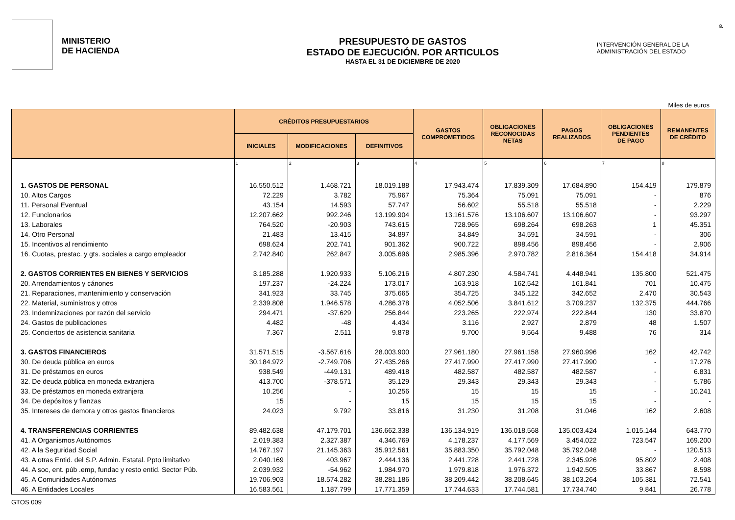MINISTERIO
DE HACIENDA
PRESUPUESTO DE GASTOS
ESTADO DE EJECUCIÓN. POR ARTICULOS
HASTA EL 31 DE DICIEMBRE DE 2020
INTERVENCIÓN GENERAL DE LA
ADMINISTRACIÓN DEL ESTADO
8.
Miles de euros
| | CRÉDITOS PRESUPUESTARIOS | | | GASTOS COMPROMETIDOS | OBLIGACIONES RECONOCIDAS NETAS | PAGOS REALIZADOS | OBLIGACIONES PENDIENTES DE PAGO | REMANENTES DE CRÉDITO |
| --- | --- | --- | --- | --- | --- | --- | --- | --- |
| | INICIALES | MODIFICACIONES | DEFINITIVOS | | | | | |
| | 1 | 2 | 3 | 4 | 5 | 6 | 7 | 8 |
| 1. GASTOS DE PERSONAL | 16.550.512 | 1.468.721 | 18.019.188 | 17.943.474 | 17.839.309 | 17.684.890 | 154.419 | 179.879 |
| 10. Altos Cargos | 72.229 | 3.782 | 75.967 | 75.364 | 75.091 | 75.091 | - | 876 |
| 11. Personal Eventual | 43.154 | 14.593 | 57.747 | 56.602 | 55.518 | 55.518 | - | 2.229 |
| 12. Funcionarios | 12.207.662 | 992.246 | 13.199.904 | 13.161.576 | 13.106.607 | 13.106.607 | - | 93.297 |
| 13. Laborales | 764.520 | -20.903 | 743.615 | 728.965 | 698.264 | 698.263 | 1 | 45.351 |
| 14. Otro Personal | 21.483 | 13.415 | 34.897 | 34.849 | 34.591 | 34.591 | - | 306 |
| 15. Incentivos al rendimiento | 698.624 | 202.741 | 901.362 | 900.722 | 898.456 | 898.456 | - | 2.906 |
| 16. Cuotas, prestac. y gts. sociales a cargo empleador | 2.742.840 | 262.847 | 3.005.696 | 2.985.396 | 2.970.782 | 2.816.364 | 154.418 | 34.914 |
| 2. GASTOS CORRIENTES EN BIENES Y SERVICIOS | 3.185.288 | 1.920.933 | 5.106.216 | 4.807.230 | 4.584.741 | 4.448.941 | 135.800 | 521.475 |
| 20. Arrendamientos y cánones | 197.237 | -24.224 | 173.017 | 163.918 | 162.542 | 161.841 | 701 | 10.475 |
| 21. Reparaciones, mantenimiento y conservación | 341.923 | 33.745 | 375.665 | 354.725 | 345.122 | 342.652 | 2.470 | 30.543 |
| 22. Material, suministros y otros | 2.339.808 | 1.946.578 | 4.286.378 | 4.052.506 | 3.841.612 | 3.709.237 | 132.375 | 444.766 |
| 23. Indemnizaciones por razón del servicio | 294.471 | -37.629 | 256.844 | 223.265 | 222.974 | 222.844 | 130 | 33.870 |
| 24. Gastos de publicaciones | 4.482 | -48 | 4.434 | 3.116 | 2.927 | 2.879 | 48 | 1.507 |
| 25. Conciertos de asistencia sanitaria | 7.367 | 2.511 | 9.878 | 9.700 | 9.564 | 9.488 | 76 | 314 |
| 3. GASTOS FINANCIEROS | 31.571.515 | -3.567.616 | 28.003.900 | 27.961.180 | 27.961.158 | 27.960.996 | 162 | 42.742 |
| 30. De deuda pública en euros | 30.184.972 | -2.749.706 | 27.435.266 | 27.417.990 | 27.417.990 | 27.417.990 | - | 17.276 |
| 31. De préstamos en euros | 938.549 | -449.131 | 489.418 | 482.587 | 482.587 | 482.587 | - | 6.831 |
| 32. De deuda pública en moneda extranjera | 413.700 | -378.571 | 35.129 | 29.343 | 29.343 | 29.343 | - | 5.786 |
| 33. De préstamos en moneda extranjera | 10.256 | - | 10.256 | 15 | 15 | 15 | - | 10.241 |
| 34. De depósitos y fianzas | 15 | - | 15 | 15 | 15 | 15 | - | - |
| 35. Intereses de demora y otros gastos financieros | 24.023 | 9.792 | 33.816 | 31.230 | 31.208 | 31.046 | 162 | 2.608 |
| 4. TRANSFERENCIAS CORRIENTES | 89.482.638 | 47.179.701 | 136.662.338 | 136.134.919 | 136.018.568 | 135.003.424 | 1.015.144 | 643.770 |
| 41. A Organismos Autónomos | 2.019.383 | 2.327.387 | 4.346.769 | 4.178.237 | 4.177.569 | 3.454.022 | 723.547 | 169.200 |
| 42. A la Seguridad Social | 14.767.197 | 21.145.363 | 35.912.561 | 35.883.350 | 35.792.048 | 35.792.048 | - | 120.513 |
| 43. A otras Entid. del S.P. Admin. Estatal. Ppto limitativo | 2.040.169 | 403.967 | 2.444.136 | 2.441.728 | 2.441.728 | 2.345.926 | 95.802 | 2.408 |
| 44. A soc, ent. púb .emp, fundac y resto entid. Sector Púb. | 2.039.932 | -54.962 | 1.984.970 | 1.979.818 | 1.976.372 | 1.942.505 | 33.867 | 8.598 |
| 45. A Comunidades Autónomas | 19.706.903 | 18.574.282 | 38.281.186 | 38.209.442 | 38.208.645 | 38.103.264 | 105.381 | 72.541 |
| 46. A Entidades Locales | 16.583.561 | 1.187.799 | 17.771.359 | 17.744.633 | 17.744.581 | 17.734.740 | 9.841 | 26.778 |
GTOS 009